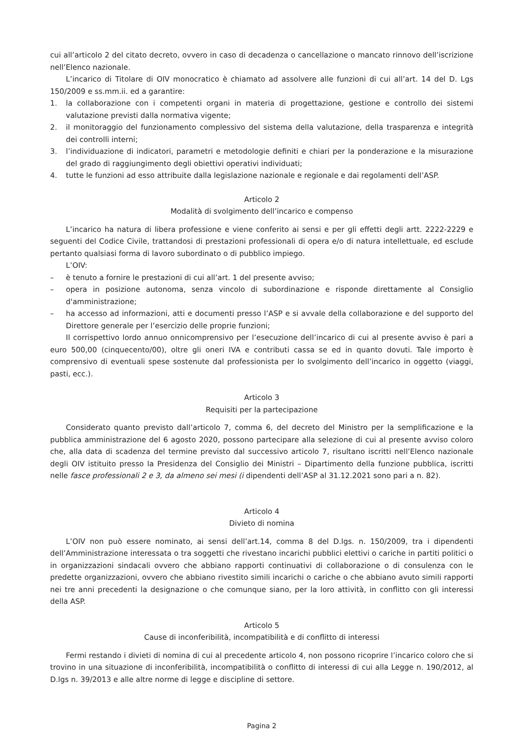cui all’articolo 2 del citato decreto, ovvero in caso di decadenza o cancellazione o mancato rinnovo dell’iscrizione nell’Elenco nazionale.
L’incarico di Titolare di OIV monocratico è chiamato ad assolvere alle funzioni di cui all’art. 14 del D. Lgs 150/2009 e ss.mm.ii. ed a garantire:
1. la collaborazione con i competenti organi in materia di progettazione, gestione e controllo dei sistemi valutazione previsti dalla normativa vigente;
2. il monitoraggio del funzionamento complessivo del sistema della valutazione, della trasparenza e integrità dei controlli interni;
3. l’individuazione di indicatori, parametri e metodologie definiti e chiari per la ponderazione e la misurazione del grado di raggiungimento degli obiettivi operativi individuati;
4. tutte le funzioni ad esso attribuite dalla legislazione nazionale e regionale e dai regolamenti dell’ASP.
Articolo 2
Modalità di svolgimento dell’incarico e compenso
L’incarico ha natura di libera professione e viene conferito ai sensi e per gli effetti degli artt. 2222-2229 e seguenti del Codice Civile, trattandosi di prestazioni professionali di opera e/o di natura intellettuale, ed esclude pertanto qualsiasi forma di lavoro subordinato o di pubblico impiego.
L’OIV:
– è tenuto a fornire le prestazioni di cui all’art. 1 del presente avviso;
– opera in posizione autonoma, senza vincolo di subordinazione e risponde direttamente al Consiglio d'amministrazione;
– ha accesso ad informazioni, atti e documenti presso l’ASP e si avvale della collaborazione e del supporto del Direttore generale per l’esercizio delle proprie funzioni;
Il corrispettivo lordo annuo onnicomprensivo per l’esecuzione dell’incarico di cui al presente avviso è pari a euro 500,00 (cinquecento/00), oltre gli oneri IVA e contributi cassa se ed in quanto dovuti. Tale importo è comprensivo di eventuali spese sostenute dal professionista per lo svolgimento dell’incarico in oggetto (viaggi, pasti, ecc.).
Articolo 3
Requisiti per la partecipazione
Considerato quanto previsto dall’articolo 7, comma 6, del decreto del Ministro per la semplificazione e la pubblica amministrazione del 6 agosto 2020, possono partecipare alla selezione di cui al presente avviso coloro che, alla data di scadenza del termine previsto dal successivo articolo 7, risultano iscritti nell’Elenco nazionale degli OIV istituito presso la Presidenza del Consiglio dei Ministri – Dipartimento della funzione pubblica, iscritti nelle fasce professionali 2 e 3, da almeno sei mesi (i dipendenti dell’ASP al 31.12.2021 sono pari a n. 82).
Articolo 4
Divieto di nomina
L’OIV non può essere nominato, ai sensi dell’art.14, comma 8 del D.lgs. n. 150/2009, tra i dipendenti dell’Amministrazione interessata o tra soggetti che rivestano incarichi pubblici elettivi o cariche in partiti politici o in organizzazioni sindacali ovvero che abbiano rapporti continuativi di collaborazione o di consulenza con le predette organizzazioni, ovvero che abbiano rivestito simili incarichi o cariche o che abbiano avuto simili rapporti nei tre anni precedenti la designazione o che comunque siano, per la loro attività, in conflitto con gli interessi della ASP.
Articolo 5
Cause di inconferibilità, incompatibilità e di conflitto di interessi
Fermi restando i divieti di nomina di cui al precedente articolo 4, non possono ricoprire l’incarico coloro che si trovino in una situazione di inconferibilità, incompatibilità o conflitto di interessi di cui alla Legge n. 190/2012, al D.lgs n. 39/2013 e alle altre norme di legge e discipline di settore.
Pagina 2